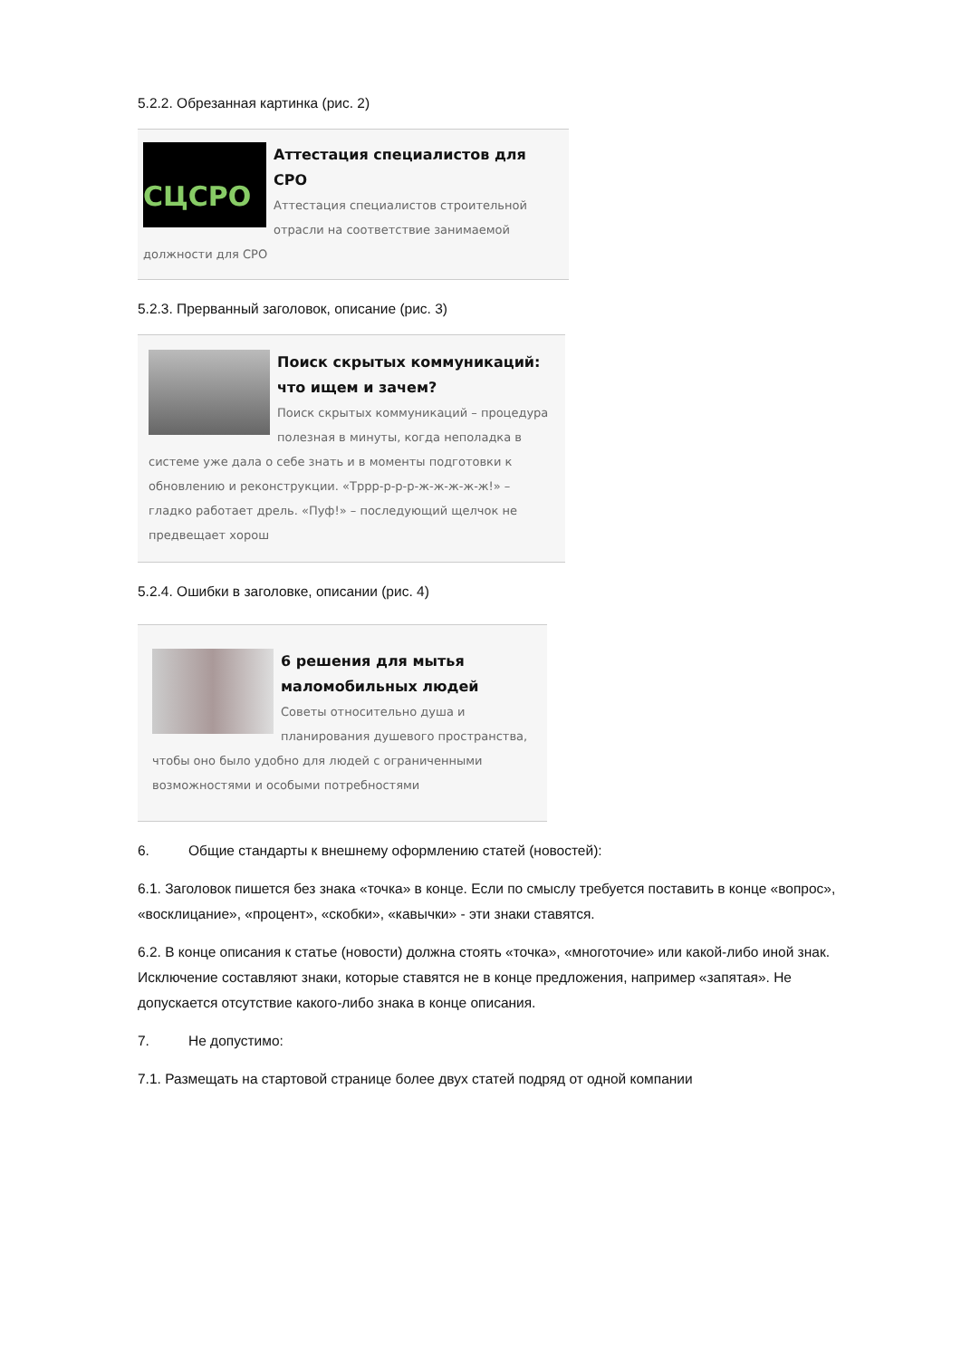5.2.2. Обрезанная картинка (рис. 2)
СЦСРО
Аттестация специалистов для СРО
Аттестация специалистов строительной отрасли на соответствие занимаемой должности для СРО
5.2.3. Прерванный заголовок, описание (рис. 3)
Поиск скрытых коммуникаций: что ищем и зачем?
Поиск скрытых коммуникаций – процедура полезная в минуты, когда неполадка в системе уже дала о себе знать и в моменты подготовки к обновлению и реконструкции. «Тррр-р-р-р-ж-ж-ж-ж-ж!» – гладко работает дрель. «Пуф!» – последующий щелчок не предвещает хорош
5.2.4. Ошибки в заголовке, описании (рис. 4)
6 решения для мытья маломобильных людей
Советы относительно душа и планирования душевого пространства, чтобы оно было удобно для людей с ограниченными возможностями и особыми потребностями
6. Общие стандарты к внешнему оформлению статей (новостей):
6.1. Заголовок пишется без знака «точка» в конце. Если по смыслу требуется поставить в конце «вопрос», «восклицание», «процент», «скобки», «кавычки» - эти знаки ставятся.
6.2. В конце описания к статье (новости) должна стоять «точка», «многоточие» или какой-либо иной знак. Исключение составляют знаки, которые ставятся не в конце предложения, например «запятая». Не допускается отсутствие какого-либо знака в конце описания.
7. Не допустимо:
7.1. Размещать на стартовой странице более двух статей подряд от одной компании